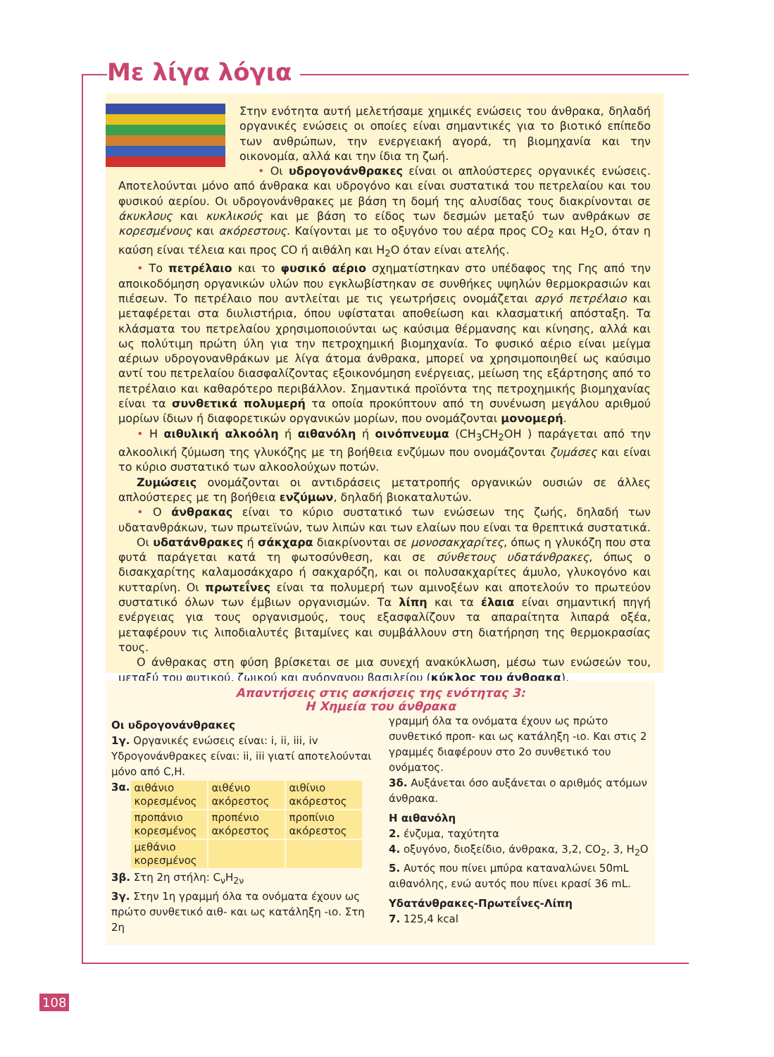Με λίγα λόγια
Στην ενότητα αυτή μελετήσαμε χημικές ενώσεις του άνθρακα, δηλαδή οργανικές ενώσεις οι οποίες είναι σημαντικές για το βιοτικό επίπεδο των ανθρώπων, την ενεργειακή αγορά, τη βιομηχανία και την οικονομία, αλλά και την ίδια τη ζωή.
• Οι υδρογονάνθρακες είναι οι απλούστερες οργανικές ενώσεις. Αποτελούνται μόνο από άνθρακα και υδρογόνο και είναι συστατικά του πετρελαίου και του φυσικού αερίου. Οι υδρογονάνθρακες με βάση τη δομή της αλυσίδας τους διακρίνονται σε άκυκλους και κυκλικούς και με βάση το είδος των δεσμών μεταξύ των ανθράκων σε κορεσμένους και ακόρεστους. Καίγονται με το οξυγόνο του αέρα προς CO<sub>2</sub> και H<sub>2</sub>O, όταν η καύση είναι τέλεια και προς CO ή αιθάλη και H<sub>2</sub>O όταν είναι ατελής.
• Το πετρέλαιο και το φυσικό αέριο σχηματίστηκαν στο υπέδαφος της Γης από την αποικοδόμηση οργανικών υλών που εγκλωβίστηκαν σε συνθήκες υψηλών θερμοκρασιών και πιέσεων. Το πετρέλαιο που αντλείται με τις γεωτρήσεις ονομάζεται αργό πετρέλαιο και μεταφέρεται στα διυλιστήρια, όπου υφίσταται αποθείωση και κλασματική απόσταξη. Τα κλάσματα του πετρελαίου χρησιμοποιούνται ως καύσιμα θέρμανσης και κίνησης, αλλά και ως πολύτιμη πρώτη ύλη για την πετροχημική βιομηχανία. Το φυσικό αέριο είναι μείγμα αέριων υδρογονανθράκων με λίγα άτομα άνθρακα, μπορεί να χρησιμοποιηθεί ως καύσιμο αντί του πετρελαίου διασφαλίζοντας εξοικονόμηση ενέργειας, μείωση της εξάρτησης από το πετρέλαιο και καθαρότερο περιβάλλον. Σημαντικά προϊόντα της πετροχημικής βιομηχανίας είναι τα συνθετικά πολυμερή τα οποία προκύπτουν από τη συνένωση μεγάλου αριθμού μορίων ίδιων ή διαφορετικών οργανικών μορίων, που ονομάζονται μονομερή.
• Η αιθυλική αλκοόλη ή αιθανόλη ή οινόπνευμα (CH<sub>3</sub>CH<sub>2</sub>OH ) παράγεται από την αλκοολική ζύμωση της γλυκόζης με τη βοήθεια ενζύμων που ονομάζονται ζυμάσες και είναι το κύριο συστατικό των αλκοολούχων ποτών.
Ζυμώσεις ονομάζονται οι αντιδράσεις μετατροπής οργανικών ουσιών σε άλλες απλούστερες με τη βοήθεια ενζύμων, δηλαδή βιοκαταλυτών.
• Ο άνθρακας είναι το κύριο συστατικό των ενώσεων της ζωής, δηλαδή των υδατανθράκων, των πρωτεϊνών, των λιπών και των ελαίων που είναι τα θρεπτικά συστατικά.
Οι υδατάνθρακες ή σάκχαρα διακρίνονται σε μονοσακχαρίτες, όπως η γλυκόζη που στα φυτά παράγεται κατά τη φωτοσύνθεση, και σε σύνθετους υδατάνθρακες, όπως ο δισακχαρίτης καλαμοσάκχαρο ή σακχαρόζη, και οι πολυσακχαρίτες άμυλο, γλυκογόνο και κυτταρίνη. Οι πρωτεΐνες είναι τα πολυμερή των αμινοξέων και αποτελούν το πρωτεύον συστατικό όλων των έμβιων οργανισμών. Τα λίπη και τα έλαια είναι σημαντική πηγή ενέργειας για τους οργανισμούς, τους εξασφαλίζουν τα απαραίτητα λιπαρά οξέα, μεταφέρουν τις λιποδιαλυτές βιταμίνες και συμβάλλουν στη διατήρηση της θερμοκρασίας τους.
Ο άνθρακας στη φύση βρίσκεται σε μια συνεχή ανακύκλωση, μέσω των ενώσεών του, μεταξύ του φυτικού, ζωικού και ανόργανου βασιλείου (κύκλος του άνθρακα).
Απαντήσεις στις ασκήσεις της ενότητας 3:
Η Χημεία του άνθρακα
Οι υδρογονάνθρακες
1γ. Οργανικές ενώσεις είναι: i, ii, iii, iv Υδρογονάνθρακες είναι: ii, iii γιατί αποτελούνται μόνο από C,H.
3α.
| αιθάνιο κορεσμένος | αιθένιο ακόρεστος | αιθίνιο ακόρεστος |
| προπάνιο κορεσμένος | προπένιο ακόρεστος | προπίνιο ακόρεστος |
| μεθάνιο κορεσμένος | | |
3β. Στη 2η στήλη: C<sub>ν</sub>H<sub>2ν</sub>
3γ. Στην 1η γραμμή όλα τα ονόματα έχουν ως πρώτο συνθετικό αιθ- και ως κατάληξη -ιο. Στη 2η
γραμμή όλα τα ονόματα έχουν ως πρώτο συνθετικό προπ- και ως κατάληξη -ιο. Και στις 2 γραμμές διαφέρουν στο 2ο συνθετικό του ονόματος.
3δ. Αυξάνεται όσο αυξάνεται ο αριθμός ατόμων άνθρακα.
Η αιθανόλη
2. ένζυμα, ταχύτητα
4. οξυγόνο, διοξείδιο, άνθρακα, 3,2, CO<sub>2</sub>, 3, H<sub>2</sub>O
5. Αυτός που πίνει μπύρα καταναλώνει 50mL αιθανόλης, ενώ αυτός που πίνει κρασί 36 mL.
Υδατάνθρακες-Πρωτεΐνες-Λίπη
7. 125,4 kcal
108